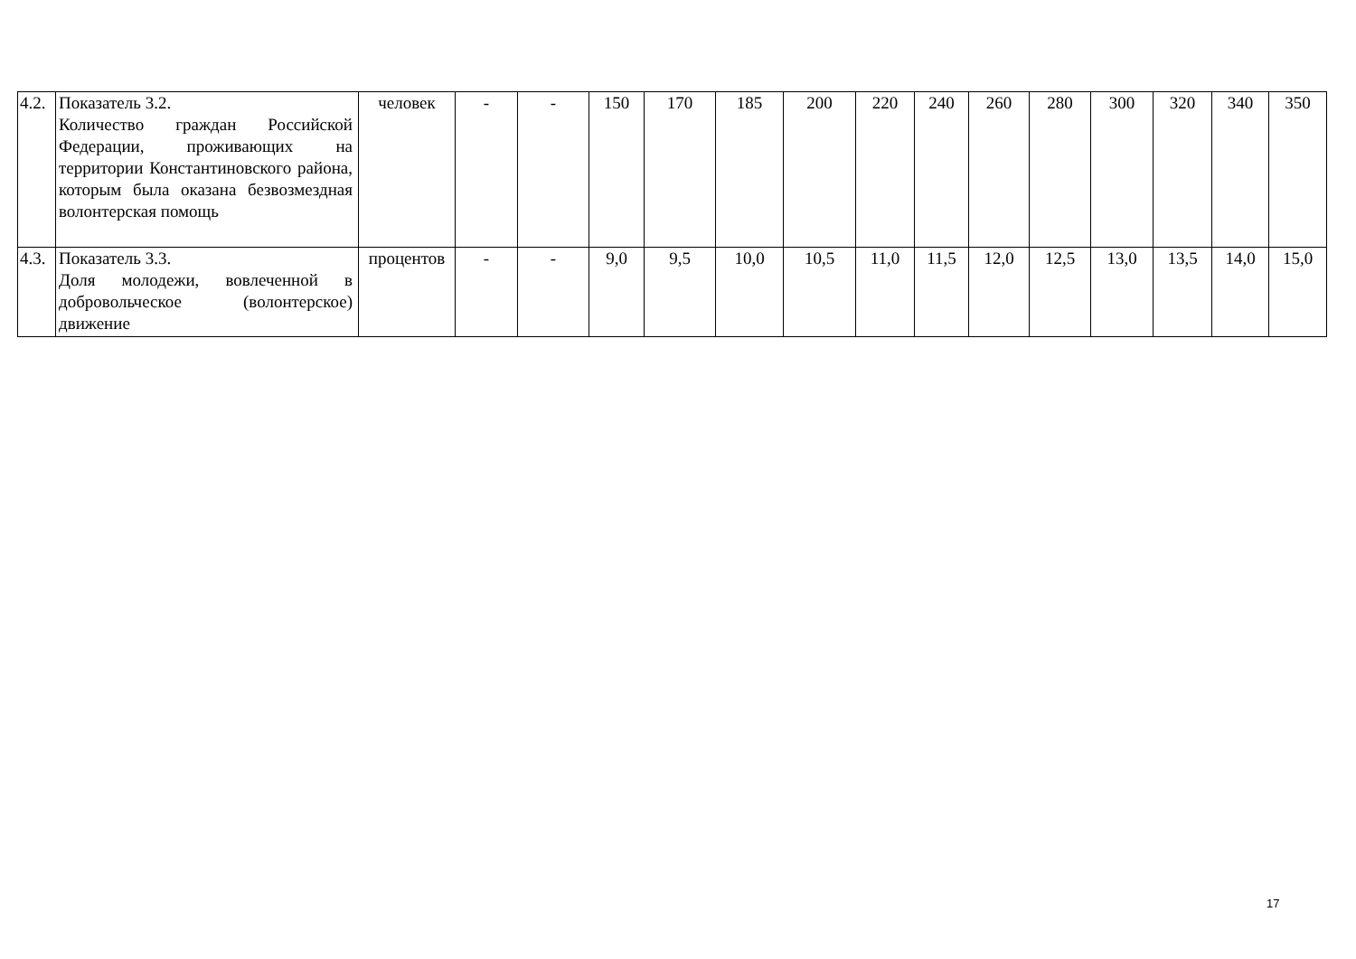| 4.2. | Показатель 3.2. Количество граждан Российской Федерации, проживающих на территории Константиновского района, которым была оказана безвозмездная волонтерская помощь | человек | - | - | 150 | 170 | 185 | 200 | 220 | 240 | 260 | 280 | 300 | 320 | 340 | 350 |
| 4.3. | Показатель 3.3. Доля молодежи, вовлеченной в добровольческое (волонтерское) движение | процентов | - | - | 9,0 | 9,5 | 10,0 | 10,5 | 11,0 | 11,5 | 12,0 | 12,5 | 13,0 | 13,5 | 14,0 | 15,0 |
17